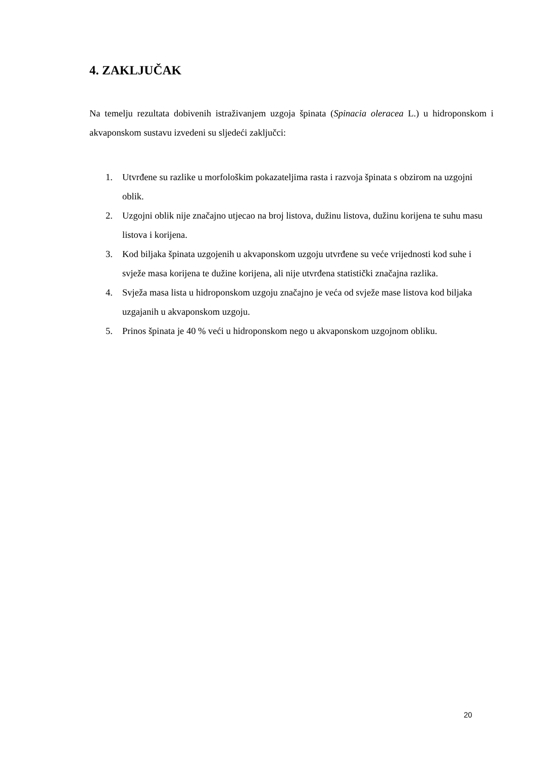4. ZAKLJUČAK
Na temelju rezultata dobivenih istraživanjem uzgoja špinata (Spinacia oleracea L.) u hidroponskom i akvaponskom sustavu izvedeni su sljedeći zaključci:
1. Utvrđene su razlike u morfološkim pokazateljima rasta i razvoja špinata s obzirom na uzgojni oblik.
2. Uzgojni oblik nije značajno utjecao na broj listova, dužinu listova, dužinu korijena te suhu masu listova i korijena.
3. Kod biljaka špinata uzgojenih u akvaponskom uzgoju utvrđene su veće vrijednosti kod suhe i svježe masa korijena te dužine korijena, ali nije utvrđena statistički značajna razlika.
4. Svježa masa lista u hidroponskom uzgoju značajno je veća od svježe mase listova kod biljaka uzgajanih u akvaponskom uzgoju.
5. Prinos špinata je 40 % veći u hidroponskom nego u akvaponskom uzgojnom obliku.
20